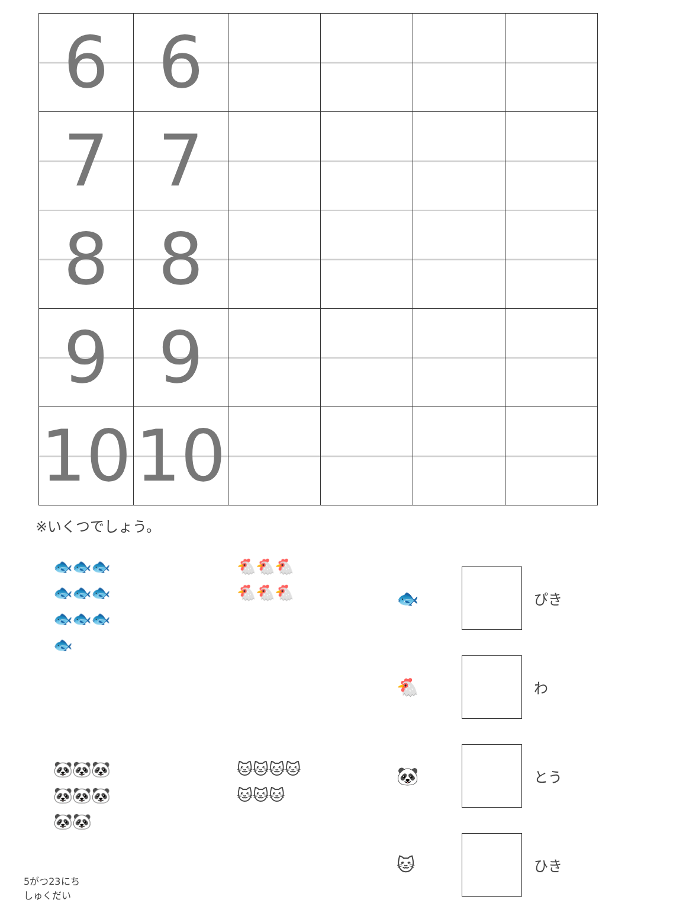| 6 | 6 | | | | |
| 7 | 7 | | | | |
| 8 | 8 | | | | |
| 9 | 9 | | | | |
| 10 | 10 | | | | |
※いくつでしょう。
🐟🐟🐟
🐟🐟🐟
🐟🐟🐟
🐟
🐔🐔🐔
🐔🐔🐔
🐼🐼🐼
🐼🐼🐼
🐼🐼
🐱🐱🐱🐱
🐱🐱🐱
🐟 ぴき
🐔 わ
🐼 とう
🐱 ひき
5がつ23にち
しゅくだい